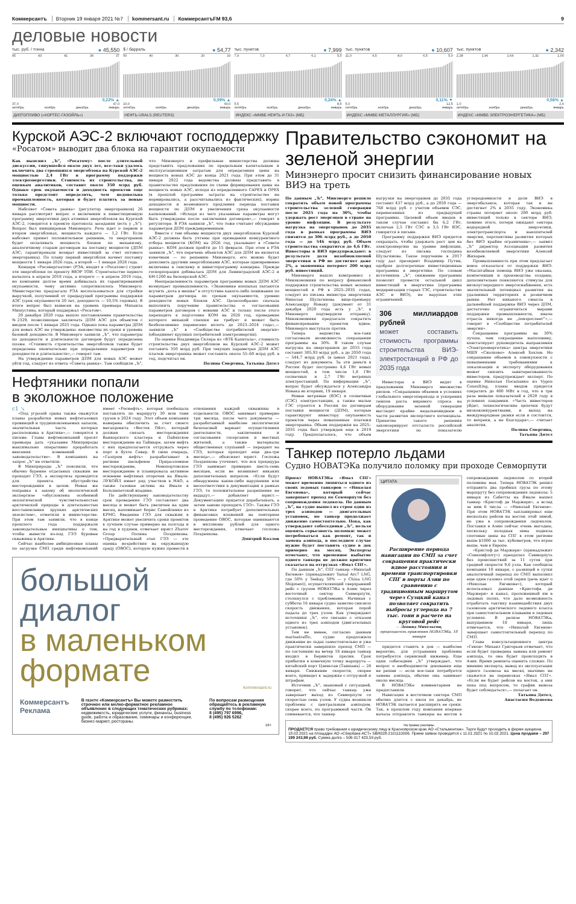Коммерсантъ Вторник 19 января 2021 №7 kommersant.ru КоммерсантъFM 93,6 9
деловые новости
тыс. руб. / тонна ● 45,550
45 43 41 39 37
0,22% ▲
37,0 47,0
октябрь ноябрь декабрь январь
ДИЗТОПЛИВО («КОРТЕС-ГАЗОЙЛЬ»)
$ / баррель ● 54,77
50 40 30 20 10
0,09% ▲
10,0 60,0
октябрь ноябрь декабрь январь
НЕФТЬ URALS (REUTERS)
тыс. пунктов ● 7,999
7,9 7,3 6,7 6,1 5,5
0,24% ▲
5,5 8,5
октябрь ноябрь декабрь январь
ИНДЕКС «ММВБ НЕФТЬ И ГАЗ» (МБ)
тыс. пунктов ● 10,607
11,0 9,5 8,0 6,5 5,0
0,11% ▼
5,0 12,5
октябрь ноябрь декабрь январь
ИНДЕКС «ММВБ МЕТАЛЛУРГИЯ» (МБ)
тыс. пунктов ● 2,342
2,28 1,96 1,64 1,32 1,00
0,56% ▲
1,0 2,6
октябрь ноябрь декабрь январь
ИНДЕКС «ММВБ ЭЛЕКТРОЭНЕРГЕТИКА» (МБ)
Курской АЭС-2 включают господдержку
«Росатом» выводит два блока на гарантии окупаемости
Как выяснил „Ъ“, «Росатому» после длительной дискуссии, тянувшейся около двух лет, все-таки удалось включить два строящихся энергоблока на Курской АЭС-2 мощностью 2,4 ГВт в программу поддержки электроэнергетики. Стоимость их строительства, по оценкам аналитиков, составит около 350 млрд руб. Однако срок окупаемости и доходность проектов еще только предстоит определить, чем недовольна промышленность, которая и будет платить за новые мощности.
Набсовет «Совета рынка» (регулятор энергорынков) 26 января рассмотрит вопрос о включении в инвестиционную программу энергетики двух атомных энергоблоков на Курской АЭС-2, говорится в проекте протокола заседания (есть у „Ъ“). Вопрос был инициирован Минэнерго. Речь идет о первом и втором энергоблоках, мощность каждого — 1,2 ГВт. Если набсовет примет положительное решение, то энергорынок будет оплачивать мощность блоков по механизму, аналогичному старым договорам на поставку мощности (ДПМ АЭС; гарантировали возврат инвестиций за счет оптового энергорынка). По плану первый энергоблок начнет поставку мощности 1 января 2026 года, а второй — 1 января 2028 года.
Концерн «Росэнергоатом» (РЭА; входит в «Росатом») строит эти энергоблоки по проекту ВВЭР ТОИ. Строительство первого началось в апреле 2018 года, а второго — в апреле 2019 года, но компания долгое время добивалась их гарантированной окупаемости, чему активно сопротивлялось Минэнерго. Министерство предлагало РЭА воспользоваться для стройки выручкой, полученной от предыдущей программы поддержки АЭС (срок окупаемости 20 лет, доходность — 10,5% годовых). В итоге вопрос был вынесен на уровень премьера Михаила Мишустина, который поддержал «Росатом».
29 декабря 2020 года вышло постановление правительства №2329, позволяющее заключать ДПМ АЭС для объектов с вводом после 1 января 2025 года. Однако пока параметры ДПМ для новых АЭС не утверждены: неизвестны их сроки и уровень базовой доходности. В Минэнерго заявили „Ъ“, что параметры по доходности и длительности договоров будут определены позже. «Стоимость строительства энергоблоков также будет определена окончательно при определении параметров по доходности и длительности»,— говорят там.
На утверждение параметров ДПМ для новых АЭС может уйти год, следует из ответа «Совета рынка». Там сообщили „Ъ“, что Минэнерго и профильные министерства должны представить предложения по предельным капитальным и эксплуатационным затратам для определения цены на мощность новых АЭС до конца 2021 года. При этом до 31 января 2022 года ведомства должны представить в правительство предложения по схеме формирования цены на мощность новых АЭС, исходя из определенного CAPEX и OPEX (в прошлой программе затраты на строительство не нормировались, а рассчитывались из фактических), нормы доходности и возможного продления периода поставки мощности по ДПМ и увеличения срока окупаемости капвложений. «Исходя из чего указанные параметры могут быть утверждены после заключения договоров»,— говорят в регуляторе. В РЭА заявили „Ъ“, что тоже считают обсуждение параметров ДПМ преждевременным.
Вместе с тем объемы мощности двух энергоблоков Курской АЭС-2 должны быть учтены при проведении конкурентного отбора мощности (КОМ) на 2026 год, указывают в «Совете рынка». КОМ должен пройти до 15 февраля. При этом в РЭА заявили „Ъ“, что перечень объектов АЭС для ДПМ не является конечным — по решению Минэнерго, его можно будет дополнить другими энергоблоками АЭС, которые одновременно включены в генсхему и инвестпрограмму концерна. Прежде госкорпорация добивалась ДПМ для Ленинградской АЭС-2 и БН-1200 на Белоярской АЭС.
Неопределенность параметров программы новых ДПМ АЭС возмущает промышленность. «Экономике впопыхах пытаются всучить „кота в мешке“ в отсутствие какого-либо понимания по параметрам договора по срокам окупаемости, уровню доходности новых блоков АЭС. Целесообразно сначала выполнить поручение правительства о согласовании параметров договоров с новыми АЭС и только после этого переходить к подготовке КОМ на 2026 год, проведение которого никакой спешки не требует и может быть безболезненно перенесено вплоть до 2023–2024 года»,— заявили „Ъ“ в «Сообществе потребителей энергии» (объединяет крупных потребителей электроэнергии).
По оценке Владимира Скляра из «ВТБ Капитала», стоимость строительства двух энергоблоков на Курской АЭС-2 может составить 350 млрд руб. При текущих параметрах ДПМ АЭС платеж энергорынка может составить около 55–60 млрд руб. в год, подсчитал он.
Полина Смертина, Татьяна Дятел
Нефтяники попали
в эколожное положение
c1 ↘
«Под угрозой срыва также окажутся планы разработки новых нефтегазовых провинций и трудноизвлекаемых запасов, значительная часть которых расположена в Арктике»,— говорится в письме. Главы нефтекомпаний просят премьера дать «указание Минприроды максимально оперативно проработать внесения изменений в законодательство». В компаниях на запрос „Ъ“ не ответили.
В Минприроды „Ъ“ пояснили, что обычно бурение отдельных скважин не проходит ГЭЭ, а экспертиза проводится для проекта обустройства месторождения в целом. Новая же поправка к закону об экологической экспертизе «обусловлена особенной экологической чувствительностью арктической природы и длительностью восстановления хрупких арктических экосистем», отметили в министерстве. При этом там заявили, что в конце прошлого года поддержали законодательные инициативы о том, чтобы вывести из-под ГЭЭ буровые скважины в Арктике.
Сейчас наиболее амбициозные планы по загрузке СМП среди нефтекомпаний имеет «Роснефть», которая пообещала поставлять по маршруту 30 млн тонн грузов в 2024 году. Этот объем компания намерена обеспечить за счет своего мегапроекта «Восток Ойл», который должен связать месторождения Ванкорского кластера и Пайяхское месторождение на Таймыре, затем нефть с них предполагается отгружать через порт в бухте Север. В свою очередь, «Газпром нефть» разрабатывает в регионе шельфовое Приразломное месторождение, Новопортовское месторождение и планировала активное освоение нефтяных оторочек на Ямале. ЛУКОЙЛ имеет ряд участков в НАО, а также газовые активы на Ямале в Большехетской впадине.
По действующему законодательству срок проведения ГЭЭ составляет два месяца и может быть увеличен на один месяц, напоминает Борис Самойленко из KPMG. Введение ГЭЭ для скважин в Арктике может увеличить сроки проектов в лучшем случае примерно на полгода и на год в худшем, отмечает юрист Zharov Group Полина Позднякова. «Предварительный этап ГЭЭ — это оценка воздействия на окружающую среду (ОВОС), которую нужно провести в отношении каждой скважины в отдельности. ОВОС занимает примерно три месяца, после чего документы — разработанный наиболее экологически безопасный вариант осуществления деятельности, заключения и согласования госорганов и местных жителей, а также материалы общественных слушаний — передают на ГЭЭ, которая проходит еще два-три месяца»,— объясняет юрист. Госпожа Позднякова уточняет, что вся процедура ГЭЭ занимает примерно шесть-семь месяцев, если не возникнет никаких дополнительных вопросов. «Если будут обнаружены какие-либо нарушения или несоответствия в документации в рамках ГЭЭ, то положительное разрешение не выдадут,— добавляет юрист.— Документацию придется дорабатывать, а затем заново проходить ГЭЭ». Также ГЭЭ в Арктике потребует дополнительных финансовых вложений на повторное проведение ОВОС, которые оцениваются в миллионы рублей для одного месторождения, отмечает госпожа Позднякова.
Дмитрий Козлов
большой
диалог
в маленьком
формате
kommersant.ru
Коммерсантъ
Реклама
В газете «Коммерсантъ» Вы можете разместить строчное или мелко-форматное рекламное объявление в следующих тематических рубриках:
недвижимость, юридические услуги, финансы, business guide, работа и образование, семинары и конференции, бизнес-маркет, рестораны.
По вопросам размещения обращайтесь в рекламную службу по телефонам:
8 (495) 797 6996,
8 (495) 926 5262
16+
Правительство сэкономит на зеленой энергии
Минэнерго просит снизить финансирование новых ВИЭ на треть
По данным „Ъ“, Минэнерго решило сократить объем новой программы строительства зеленой генерации после 2025 года на 30%, чтобы удержать рост энергоцен в стране на уровне инфляции. В результате нагрузка на энергорынок до 2035 года в рамках программы ВИЭ снизится до 306 млрд руб., а до 2050 года — до 546 млрд руб. Объем строительства сократится до 4,6 ГВт. Инвесторы в ВИЭ предупреждают: в результате доля возобновляемой энергетики в РФ не достигнет даже 2%, а экономика потеряет 200 млрд руб. инвестиций.
Минэнерго нашло компромисс с Минэкономики по вопросу финансовой поддержки строительства новых зеленых мощностей в РФ в 2025–2035 годах, следует из письма министра энергетики Николая Шульгинова вице-премьеру Александру Новаку (документ от 31 декабря 2020 года есть у „Ъ“, в Минэнерго подтвердили отправку). Минэкономики предлагало сократить финансирование проектов вдвое, Минэнерго выступало против.
Теперь ведомства все-таки согласовали возможность сокращения программы на 30%. В таком случае нагрузка на энергорынок до 2035 года составит 305,93 млрд руб., а до 2050 года — 544,7 млрд руб. (в ценах 2021 года), следует из документа. За эти деньги в России будет построено 4,6 ГВт новых мощностей, в том числе 1,8 ГВт солнечных и 2,7 ГВт ветряных электростанций. По информации „Ъ“, вопрос будет обсуждаться у Александра Новака во вторник, 19 января.
Новые ветряные (ВЭС) и солнечные (СЭС) электростанции, а также малые ГЭС строятся в России по договорам поставки мощности (ДПМ), которые гарантируют инвестору окупаемость проектов через повышенные платежи энергорынка. Объем поддержки на 2025–2035 годы был утвержден еще в 2019 году. Предполагалось, что объем нагрузки на энергорынок до 2035 года составит 437 млрд руб., а до 2050 года — 768 млрд руб. с учетом объемов СЭС, перенесенных из предыдущей программы. Целевой объем вводов в таком случае составил бы 6,2 ГВт, включая 2,5 ГВт СЭС и 3,5 ГВт ВЭС, говорится в письме.
Программу поддержки ВИЭ придется сокращать, чтобы удержать рост цен на электроэнергию на уровне инфляции, следует из письма господина Шульгинова. Такое поручение в 2017 году дал президент Владимир Путин, одобряя долгосрочные инвестиционные программы в энергетике. По словам источников „Ъ“, снижение программы позволит провести остальной цикл инвестиций в энергетике (программа модернизации старых ТЭС, строительство АЭС и ВИЭ), не нарушая этих ограничений.
306 миллиардов рублей
может составить стоимость программы строительства ВИЭ-электростанций в РФ до 2035 года
Инвесторы в ВИЭ видят в предложении Минэнерго множество рисков. «Сокращение объемов в условиях глобального энергоперехода и ускорения темпов роста мирового спроса на оборудование зеленой генерации выглядит крайне недальновидным в части развития экспортного потенциала. Принятие такого решения законсервирует отсталость российской энергетики по показателю углеродоемкости и доли ВИЭ в энергобалансе, которая так и не достигнет 2% к 2035 году. Экономика страны потеряет около 200 млрд руб. инвестиций только в секторе ВИЭ, помимо этого, потери ожидают сектора водородной энергетики, электротранспорта и накопителей энергии, перспективы развития которых без ВИЭ крайне ограничены»,— заявил „Ъ“ директор Ассоциации развития возобновляемой энергетики Алексей Жихарев.
Промышленность при этом предлагает вовсе отказаться от поддержки ВИЭ. «Масштабная помощь ВИЭ уже оказана, компетенции и производства созданы, дополнительно появляются стимулы для низкоуглеродного энергоснабжения, есть значительный потенциал развития на удаленных территориях и розничном рынке. Нет никакого смысла в дальнейшей поддержке ВИЭ через ДПМ, достаточно ограничиться мерами поддержки промышленности, иначе отрасль никогда не „повзрослеет“»,— говорят в «Сообществе потребителей энергии».
Сокращение программы на 30% лучше, чем сокращение наполовину, констатирует руководитель направления «Электроэнергетика» центра энергетики МШУ «Сколково» Алексей Хохлов. Но сокращение объемов в совокупности с повышенными требованиями к локализации и экспорту оборудования может снизить заинтересованность инвесторов, предупреждает эксперт. По оценке Николая Посыпанко из Vygon Consulting, планы вводов придется сократить до 400 МВт в год, что в три раза меньше показателей в 2020 году в условиях пандемии. «Часть инвесторов уйдет, технологические цепочки будут низкоконкурентными, и выход на международные рынки если и состоится, то вопреки, а не благодаря»,— считает аналитик.
Полина Смертина,
Татьяна Дятел
Танкер потерло льдами
Судно НОВАТЭКа получило поломку при проходе Севморпути
Проект НОВАТЭКа «Ямал СПГ» может временно лишиться одного из своих ледовых танкеров — «Николая Евгенова», который сейчас завершает проход по Севморпути без сопровождения ледокола. По данным „Ъ“, на судне вышел из строя один из трех азиподов — двигательных установок, но танкер продолжает движение самостоятельно. Пока, как утверждают собеседники „Ъ“, нельзя оценить серьезность поломки: может потребоваться как ремонт, так и замена азипода, в последнем случае нужно будет поставить судно в док примерно на месяц. Эксперты отмечают, что временное выбытие одного танкера не должно критично сказаться на отгрузках «Ямал СПГ».
По данным „Ъ“, СПГ-танкер «Николай Евгенов» (принадлежит Yamal Arc7 LNG, где 50% у Teekay, 50% — у China LNG Shipment), осуществляющий сверхранний рейс с грузом НОВАТЭКа в Азию через восточный сектор Севморпути, столкнулся с проблемами. Начиная с субботы 16 января судно заметно снизило скорость движения, которая порой падала до трех узлов. Как утверждают источники „Ъ“, это связано с отказом одного из трех азиподов (двигательных установок).
Тем не менее, согласно данным marinetraffic, судно продолжило движение во льдах самостоятельно и уже практически завершило проход СМП — по состоянию на вечер 18 января танкер входил в Берингов пролив. Срок прибытия в конечную точку маршрута — китайский порт Цзиньтан (Таншань) — 28 января. Снижение скорости, скорее всего, приведет к задержке с отгрузкой и штрафам.
Источник „Ъ“, знакомый с ситуацией, говорит, что сейчас танкер уже завершает выход из Севморпути со скоростью семь узлов. У судна возникли проблемы с центральным азиподом, скорее всего, по программной части. Он сомневается, что танкер
ЦИТАТА
Расширение периода навигации по СМП за счет сокращения практически вдвое расстояния и времени транспортировки СПГ в порты Азии по сравнению с традиционным маршрутом через Суэцкий канал позволяет сократить выбросы углерода на 7 тыс. тонн в расчете на круговой рейс
— Леонид Михельсон,
председатель правления НОВАТЭКа, 18 января
придется ставить в док — наиболее вероятно, для устранения проблемы потребуется сервисный инженер. Еще один собеседник „Ъ“ утверждает, что вопрос о необходимости докования еще не решен — если все-таки потребуется замена азипода, обычно она занимает около месяца.
В НОВАТЭКе комментариев не предоставили.
Навигация в восточном секторе СМП обычно длится с июля по декабрь, но НОВАТЭК пытается расширить ее сроки. Так, в прошлом году компания впервые начала отправлять танкеры на восток в сопровождении ледоколов со второй половины мая. Теперь НОВАТЭК решил отправить два пробных груза по этому маршруту без сопровождения ледокола: 5 января из Сабетты на Ямале вышел танкер «Кристоф де Маржери», а вслед за ним 6 числа — «Николай Евгенов». При этом НОВАТЭК запланировал еще несколько рейсов на восток этой зимой, но уже в сопровождении ледоколов. Поставки в Азию сейчас очень выгодны, поскольку холодная зима подняла спотовые цены на СПГ в этом регионе выше $1000 за тыс. кубометров, что втрое выше, чем в Европе.
«Кристоф де Маржери» (принадлежит «Совкомфлоту») преодолел Севморпуть без происшествий за 11 суток при средней скорости 9,6 узла. Как сообщила компания 18 января, с разницей в сутки аналогичный переход по СМП выполнил еще один газовоз этой серии (речь идет о «Николае Евгенове»), который использовал данные «Кристофа де Маржери» и канал, проложенный им в ледовых полях, что дало возможность отработать тактику взаимодействия двух газовозов арктического ледового класса при самостоятельном плавании в ледовых условиях. В релизе НОВАТЭКа, выпущенном 18 января, лишь отмечается, что «Николай Евгенов» завершает самостоятельный переход по СМП.
Глава консультационного центра «Гекон» Михаил Григорьев отмечает, что если будет проведена замена или ремонт азипода, то она будет происходить в Азии. Время ремонта оценить сложно. По мнению эксперта, вывод из эксплуатации одного газовоза на месяц значимо не скажется на перевозках «Ямал СПГ». «Если не будет рейсов на восток, а они пока под вопросом, то график вывоза будет соблюдаться»,— полагает он.
Татьяна Дятел,
Анастасия Веденеева
На правах рекламы
ПРОДАЕТСЯ право требования к юридическому лицу в Красноярском крае АО «Стальмонтаж». Торги будут проходить в форме аукциона 18.02.2021 на площадке АО «Сбербанк-АСТ» SBR028-2101110006. Прием заявок проводится с 11.01.2021 по 10.02.2021. Цена продажи – 297 199 243,98 руб. Сумма долга – 506 017 423,59 руб.